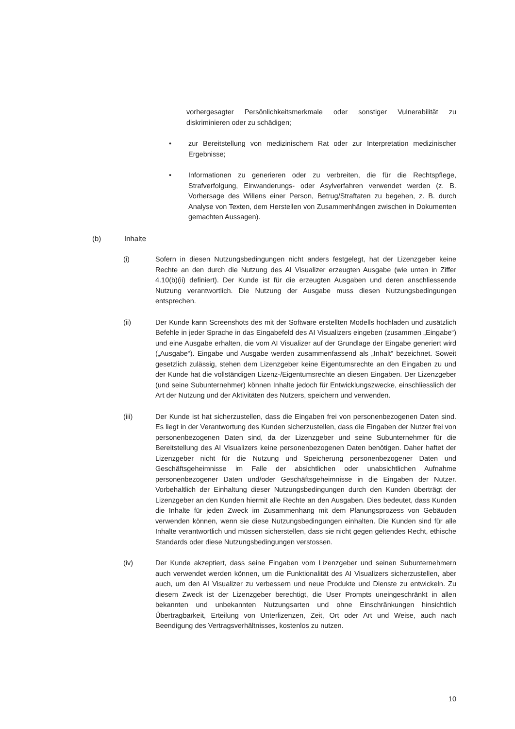vorhergesagter Persönlichkeitsmerkmale oder sonstiger Vulnerabilität zu diskriminieren oder zu schädigen;
• zur Bereitstellung von medizinischem Rat oder zur Interpretation medizinischer Ergebnisse;
• Informationen zu generieren oder zu verbreiten, die für die Rechtspflege, Strafverfolgung, Einwanderungs- oder Asylverfahren verwendet werden (z. B. Vorhersage des Willens einer Person, Betrug/Straftaten zu begehen, z. B. durch Analyse von Texten, dem Herstellen von Zusammenhängen zwischen in Dokumenten gemachten Aussagen).
(b) Inhalte
(i) Sofern in diesen Nutzungsbedingungen nicht anders festgelegt, hat der Lizenzgeber keine Rechte an den durch die Nutzung des AI Visualizer erzeugten Ausgabe (wie unten in Ziffer 4.10(b)(ii) definiert). Der Kunde ist für die erzeugten Ausgaben und deren anschliessende Nutzung verantwortlich. Die Nutzung der Ausgabe muss diesen Nutzungsbedingungen entsprechen.
(ii) Der Kunde kann Screenshots des mit der Software erstellten Modells hochladen und zusätzlich Befehle in jeder Sprache in das Eingabefeld des AI Visualizers eingeben (zusammen „Eingabe“) und eine Ausgabe erhalten, die vom AI Visualizer auf der Grundlage der Eingabe generiert wird („Ausgabe“). Eingabe und Ausgabe werden zusammenfassend als „Inhalt“ bezeichnet. Soweit gesetzlich zulässig, stehen dem Lizenzgeber keine Eigentumsrechte an den Eingaben zu und der Kunde hat die vollständigen Lizenz-/Eigentumsrechte an diesen Eingaben. Der Lizenzgeber (und seine Subunternehmer) können Inhalte jedoch für Entwicklungszwecke, einschliesslich der Art der Nutzung und der Aktivitäten des Nutzers, speichern und verwenden.
(iii) Der Kunde ist hat sicherzustellen, dass die Eingaben frei von personenbezogenen Daten sind. Es liegt in der Verantwortung des Kunden sicherzustellen, dass die Eingaben der Nutzer frei von personenbezogenen Daten sind, da der Lizenzgeber und seine Subunternehmer für die Bereitstellung des AI Visualizers keine personenbezogenen Daten benötigen. Daher haftet der Lizenzgeber nicht für die Nutzung und Speicherung personenbezogener Daten und Geschäftsgeheimnisse im Falle der absichtlichen oder unabsichtlichen Aufnahme personenbezogener Daten und/oder Geschäftsgeheimnisse in die Eingaben der Nutzer. Vorbehaltlich der Einhaltung dieser Nutzungsbedingungen durch den Kunden überträgt der Lizenzgeber an den Kunden hiermit alle Rechte an den Ausgaben. Dies bedeutet, dass Kunden die Inhalte für jeden Zweck im Zusammenhang mit dem Planungsprozess von Gebäuden verwenden können, wenn sie diese Nutzungsbedingungen einhalten. Die Kunden sind für alle Inhalte verantwortlich und müssen sicherstellen, dass sie nicht gegen geltendes Recht, ethische Standards oder diese Nutzungsbedingungen verstossen.
(iv) Der Kunde akzeptiert, dass seine Eingaben vom Lizenzgeber und seinen Subunternehmern auch verwendet werden können, um die Funktionalität des AI Visualizers sicherzustellen, aber auch, um den AI Visualizer zu verbessern und neue Produkte und Dienste zu entwickeln. Zu diesem Zweck ist der Lizenzgeber berechtigt, die User Prompts uneingeschränkt in allen bekannten und unbekannten Nutzungsarten und ohne Einschränkungen hinsichtlich Übertragbarkeit, Erteilung von Unterlizenzen, Zeit, Ort oder Art und Weise, auch nach Beendigung des Vertragsverhältnisses, kostenlos zu nutzen.
10